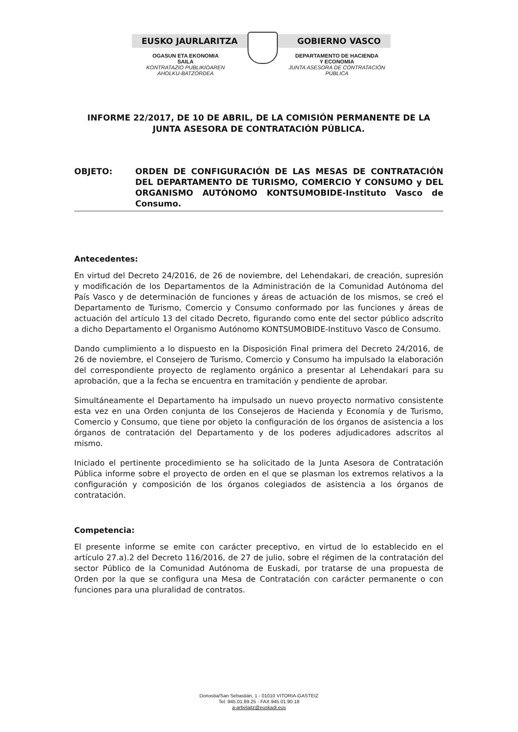EUSKO JAURLARITZA GOBIERNO VASCO
OGASUN ETA EKONOMIA
SAILA
KONTRATAZIO PUBLIKIOAREN
AHOLKU-BATZORDEA
DEPARTAMENTO DE HACIENDA
Y ECONOMIA
JUNTA ASESORA DE CONTRATACIÓN
PÚBLICA
INFORME 22/2017, DE 10 DE ABRIL, DE LA COMISIÓN PERMANENTE DE LA JUNTA ASESORA DE CONTRATACIÓN PÚBLICA.
OBJETO: ORDEN DE CONFIGURACIÓN DE LAS MESAS DE CONTRATACIÓN DEL DEPARTAMENTO DE TURISMO, COMERCIO Y CONSUMO y DEL ORGANISMO AUTÓNOMO KONTSUMOBIDE-Instituto Vasco de Consumo.
Antecedentes:
En virtud del Decreto 24/2016, de 26 de noviembre, del Lehendakari, de creación, supresión y modificación de los Departamentos de la Administración de la Comunidad Autónoma del País Vasco y de determinación de funciones y áreas de actuación de los mismos, se creó el Departamento de Turismo, Comercio y Consumo conformado por las funciones y áreas de actuación del artículo 13 del citado Decreto, figurando como ente del sector público adscrito a dicho Departamento el Organismo Autónomo KONTSUMOBIDE-Instituvo Vasco de Consumo.
Dando cumplimiento a lo dispuesto en la Disposición Final primera del Decreto 24/2016, de 26 de noviembre, el Consejero de Turismo, Comercio y Consumo ha impulsado la elaboración del correspondiente proyecto de reglamento orgánico a presentar al Lehendakari para su aprobación, que a la fecha se encuentra en tramitación y pendiente de aprobar.
Simultáneamente el Departamento ha impulsado un nuevo proyecto normativo consistente esta vez en una Orden conjunta de los Consejeros de Hacienda y Economía y de Turismo, Comercio y Consumo, que tiene por objeto la configuración de los órganos de asistencia a los órganos de contratación del Departamento y de los poderes adjudicadores adscritos al mismo.
Iniciado el pertinente procedimiento se ha solicitado de la Junta Asesora de Contratación Pública informe sobre el proyecto de orden en el que se plasman los extremos relativos a la configuración y composición de los órganos colegiados de asistencia a los órganos de contratación.
Competencia:
El presente informe se emite con carácter preceptivo, en virtud de lo establecido en el artículo 27.a).2 del Decreto 116/2016, de 27 de julio, sobre el régimen de la contratación del sector Público de la Comunidad Autónoma de Euskadi, por tratarse de una propuesta de Orden por la que se configura una Mesa de Contratación con carácter permanente o con funciones para una pluralidad de contratos.
Donostia/San Sebastián, 1 - 01010 VITORIA-GASTEIZ
Tel. 945.01.89.25 - FAX 945.01.90.18
a-arbelaitz@euskadi.eus